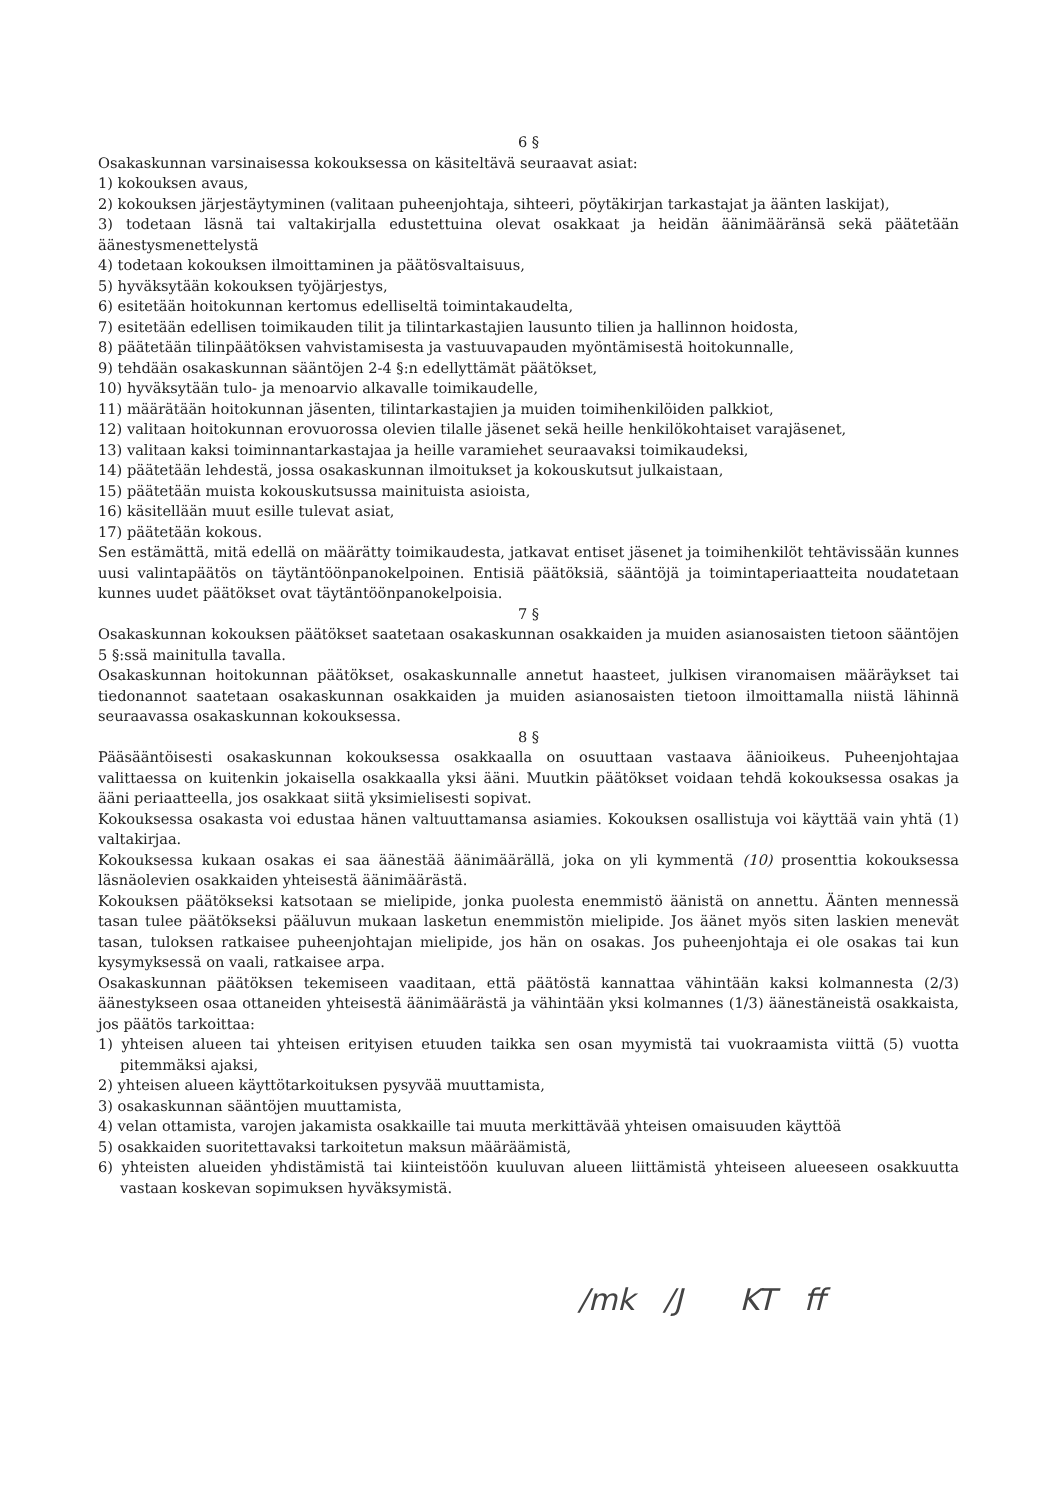6 §
Osakaskunnan varsinaisessa kokouksessa on käsiteltävä seuraavat asiat:
1) kokouksen avaus,
2) kokouksen järjestäytyminen (valitaan puheenjohtaja, sihteeri, pöytäkirjan tarkastajat ja äänten laskijat),
3) todetaan läsnä tai valtakirjalla edustettuina olevat osakkaat ja heidän äänimääränsä sekä päätetään äänestysmenettelystä
4) todetaan kokouksen ilmoittaminen ja päätösvaltaisuus,
5) hyväksytään kokouksen työjärjestys,
6) esitetään hoitokunnan kertomus edelliseltä toimintakaudelta,
7) esitetään edellisen toimikauden tilit ja tilintarkastajien lausunto tilien ja hallinnon hoidosta,
8) päätetään tilinpäätöksen vahvistamisesta ja vastuuvapauden myöntämisestä hoitokunnalle,
9) tehdään osakaskunnan sääntöjen 2-4 §:n edellyttämät päätökset,
10) hyväksytään tulo- ja menoarvio alkavalle toimikaudelle,
11) määrätään hoitokunnan jäsenten, tilintarkastajien ja muiden toimihenkilöiden palkkiot,
12) valitaan hoitokunnan erovuorossa olevien tilalle jäsenet sekä heille henkilökohtaiset varajäsenet,
13) valitaan kaksi toiminnantarkastajaa ja heille varamiehet seuraavaksi toimikaudeksi,
14) päätetään lehdestä, jossa osakaskunnan ilmoitukset ja kokouskutsut julkaistaan,
15) päätetään muista kokouskutsussa mainituista asioista,
16) käsitellään muut esille tulevat asiat,
17) päätetään kokous.
Sen estämättä, mitä edellä on määrätty toimikaudesta, jatkavat entiset jäsenet ja toimihenkilöt tehtävissään kunnes uusi valintapäätös on täytäntöönpanokelpoinen. Entisiä päätöksiä, sääntöjä ja toimintaperiaatteita noudatetaan kunnes uudet päätökset ovat täytäntöönpanokelpoisia.
7 §
Osakaskunnan kokouksen päätökset saatetaan osakaskunnan osakkaiden ja muiden asianosaisten tietoon sääntöjen 5 §:ssä mainitulla tavalla.
Osakaskunnan hoitokunnan päätökset, osakaskunnalle annetut haasteet, julkisen viranomaisen määräykset tai tiedonannot saatetaan osakaskunnan osakkaiden ja muiden asianosaisten tietoon ilmoittamalla niistä lähinnä seuraavassa osakaskunnan kokouksessa.
8 §
Pääsääntöisesti osakaskunnan kokouksessa osakkaalla on osuuttaan vastaava äänioikeus. Puheenjohtajaa valittaessa on kuitenkin jokaisella osakkaalla yksi ääni. Muutkin päätökset voidaan tehdä kokouksessa osakas ja ääni periaatteella, jos osakkaat siitä yksimielisesti sopivat.
Kokouksessa osakasta voi edustaa hänen valtuuttamansa asiamies. Kokouksen osallistuja voi käyttää vain yhtä (1) valtakirjaa.
Kokouksessa kukaan osakas ei saa äänestää äänimäärällä, joka on yli kymmentä (10) prosenttia kokouksessa läsnäolevien osakkaiden yhteisestä äänimäärästä.
Kokouksen päätökseksi katsotaan se mielipide, jonka puolesta enemmistö äänistä on annettu. Äänten mennessä tasan tulee päätökseksi pääluvun mukaan lasketun enemmistön mielipide. Jos äänet myös siten laskien menevät tasan, tuloksen ratkaisee puheenjohtajan mielipide, jos hän on osakas. Jos puheenjohtaja ei ole osakas tai kun kysymyksessä on vaali, ratkaisee arpa.
Osakaskunnan päätöksen tekemiseen vaaditaan, että päätöstä kannattaa vähintään kaksi kolmannesta (2/3) äänestykseen osaa ottaneiden yhteisestä äänimäärästä ja vähintään yksi kolmannes (1/3) äänestäneistä osakkaista, jos päätös tarkoittaa:
1) yhteisen alueen tai yhteisen erityisen etuuden taikka sen osan myymistä tai vuokraamista viittä (5) vuotta pitemmäksi ajaksi,
2) yhteisen alueen käyttötarkoituksen pysyvää muuttamista,
3) osakaskunnan sääntöjen muuttamista,
4) velan ottamista, varojen jakamista osakkaille tai muuta merkittävää yhteisen omaisuuden käyttöä
5) osakkaiden suoritettavaksi tarkoitetun maksun määräämistä,
6) yhteisten alueiden yhdistämistä tai kiinteistöön kuuluvan alueen liittämistä yhteiseen alueeseen osakkuutta vastaan koskevan sopimuksen hyväksymistä.
/mk /J KT ff